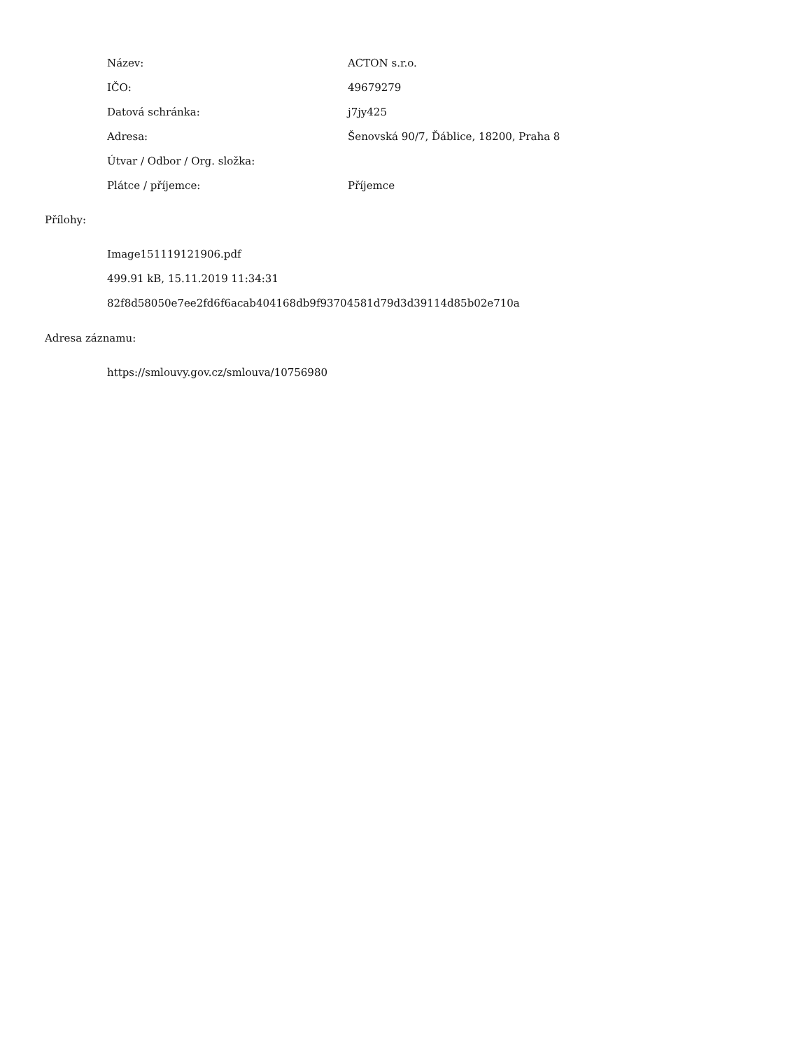| Název: | ACTON s.r.o. |
| IČO: | 49679279 |
| Datová schránka: | j7jy425 |
| Adresa: | Šenovská 90/7, Ďáblice, 18200, Praha 8 |
| Útvar / Odbor / Org. složka: | |
| Plátce / příjemce: | Příjemce |
Přílohy:
Image151119121906.pdf
499.91 kB, 15.11.2019 11:34:31
82f8d58050e7ee2fd6f6acab404168db9f93704581d79d3d39114d85b02e710a
Adresa záznamu:
https://smlouvy.gov.cz/smlouva/10756980